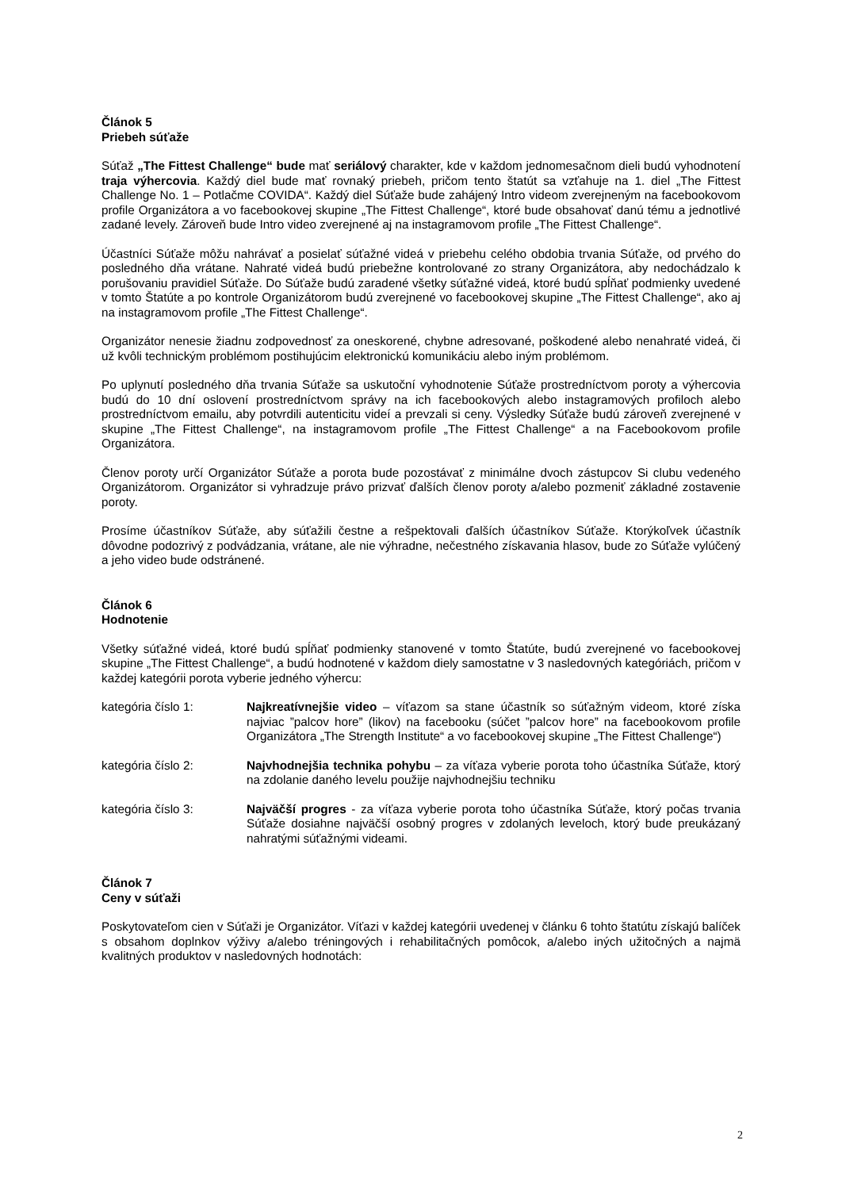Článok 5
Priebeh súťaže
Súťaž „The Fittest Challenge“ bude mať seriálový charakter, kde v každom jednomesačnom dieli budú vyhodnotení traja výhercovia. Každý diel bude mať rovnaký priebeh, pričom tento štatút sa vzťahuje na 1. diel „The Fittest Challenge No. 1 – Potlačme COVIDA“. Každý diel Súťaže bude zahájený Intro videom zverejneným na facebookovom profile Organizátora a vo facebookovej skupine „The Fittest Challenge“, ktoré bude obsahovať danú tému a jednotlivé zadané levely. Zároveň bude Intro video zverejnené aj na instagramovom profile „The Fittest Challenge“.
Účastníci Súťaže môžu nahrávať a posielať súťažné videá v priebehu celého obdobia trvania Súťaže, od prvého do posledného dňa vrátane. Nahraté videá budú priebežne kontrolované zo strany Organizátora, aby nedochádzalo k porušovaniu pravidiel Súťaže. Do Súťaže budú zaradené všetky súťažné videá, ktoré budú spĺňať podmienky uvedené v tomto Štatúte a po kontrole Organizátorom budú zverejnené vo facebookovej skupine „The Fittest Challenge“, ako aj na instagramovom profile „The Fittest Challenge“.
Organizátor nenesie žiadnu zodpovednosť za oneskorené, chybne adresované, poškodené alebo nenahraté videá, či už kvôli technickým problémom postihujúcim elektronickú komunikáciu alebo iným problémom.
Po uplynutí posledného dňa trvania Súťaže sa uskutoční vyhodnotenie Súťaže prostredníctvom poroty a výhercovia budú do 10 dní oslovení prostredníctvom správy na ich facebookových alebo instagramových profiloch alebo prostredníctvom emailu, aby potvrdili autenticitu videí a prevzali si ceny. Výsledky Súťaže budú zároveň zverejnené v skupine „The Fittest Challenge“, na instagramovom profile „The Fittest Challenge“ a na Facebookovom profile Organizátora.
Členov poroty určí Organizátor Súťaže a porota bude pozostávať z minimálne dvoch zástupcov Si clubu vedeného Organizátorom. Organizátor si vyhradzuje právo prizvať ďalších členov poroty a/alebo pozmeniť základné zostavenie poroty.
Prosíme účastníkov Súťaže, aby súťažili čestne a rešpektovali ďalších účastníkov Súťaže. Ktorýkoľvek účastník dôvodne podozrivý z podvádzania, vrátane, ale nie výhradne, nečestného získavania hlasov, bude zo Súťaže vylúčený a jeho video bude odstránené.
Článok 6
Hodnotenie
Všetky súťažné videá, ktoré budú spĺňať podmienky stanovené v tomto Štatúte, budú zverejnené vo facebookovej skupine „The Fittest Challenge“, a budú hodnotené v každom diely samostatne v 3 nasledovných kategóriách, pričom v každej kategórii porota vyberie jedného výhercu:
kategória číslo 1: Najkreatívnejšie video – víťazom sa stane účastník so súťažným videom, ktoré získa najviac ”palcov hore” (likov) na facebooku (súčet ”palcov hore” na facebookovom profile Organizátora „The Strength Institute“ a vo facebookovej skupine „The Fittest Challenge“)
kategória číslo 2: Najvhodnejšia technika pohybu – za víťaza vyberie porota toho účastníka Súťaže, ktorý na zdolanie daného levelu použije najvhodnejšiu techniku
kategória číslo 3: Najväčší progres - za víťaza vyberie porota toho účastníka Súťaže, ktorý počas trvania Súťaže dosiahne najväčší osobný progres v zdolaných leveloch, ktorý bude preukázaný nahratými súťažnými videami.
Článok 7
Ceny v súťaži
Poskytovateľom cien v Súťaži je Organizátor. Víťazi v každej kategórii uvedenej v článku 6 tohto štatútu získajú balíček s obsahom doplnkov výživy a/alebo tréningových i rehabilitačných pomôcok, a/alebo iných užitočných a najmä kvalitných produktov v nasledovných hodnotách:
2